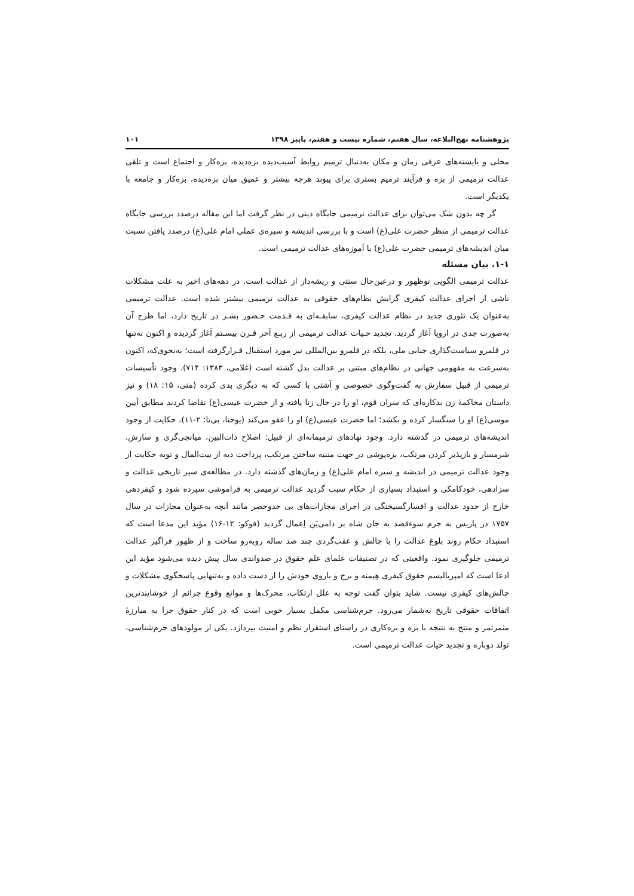پژوهشنامه نهج‌البلاغه، سال هفتم، شماره بیست و هفتم، پاییز ۱۳۹۸ ۱۰۱
محلی و بایسته‌های عرفی زمان و مکان به‌دنبال ترمیم روابط آسیب‌دیده بزه‌دیده، بزه‌کار و اجتماع است و تلقی عدالت ترمیمی از بزه و فرآیند ترمیم بستری برای پیوند هرچه بیشتر و عمیق میان بزه‌دیده، بزه‌کار و جامعه با یکدیگر است.
گر چه بدون شک می‌توان برای عدالت ترمیمی جایگاه دینی در نظر گرفت اما این مقاله درصدد بررسی جایگاه عدالت ترمیمی از منظر حضرت علی(ع) است و با بررسی اندیشه و سیره‌ی عملی امام علی(ع) درصدد یافتن نسبت میان اندیشه‌های ترمیمی حضرت علی(ع) با آموزه‌های عدالت ترمیمی است.
۱-۱. بیان مسئله
عدالت ترمیمی الگویی نوظهور و درعین‌حال سنتی و ریشه‌دار از عدالت است. در دهه‌های اخیر به علت مشکلات ناشی از اجرای عدالت کیفری گرایش نظام‌های حقوقی به عدالت ترمیمی بیشتر شده است. عدالت ترمیمی به‌عنوان یک تئوری جدید در نظام عدالت کیفری، سابقـه‌ای به قـدمت حـضور بشـر در تاریخ دارد، اما طرح آن به‌صورت جدی در اروپا آغاز گردید. تجدید حـیات عدالت ترمیمی از ربـع آخر قـرن بیسـتم آغاز گردیده و اکنون نه‌تنها در قلمرو سیاست‌گذاری جنایی ملی، بلکه در قلمرو بین‌المللی نیز مورد استقبال قـرارگرفته است؛ به‌نحوی‌که، اکنون به‌سرعت به مفهومی جهانی در نظام‌های مبتنی بر عدالت بدل گشته است (غلامی، ۱۳۸۳: ۷۱۴). وجود تأسیسات ترمیمی از قبیل سفارش به گفت‌وگوی خصوصی و آشتی با کسی که به دیگری بدی کرده (متی، ۱۵: ۱۸) و نیز داستان محاکمهٔ زن بدکاره‌ای که سران قوم، او را در حال زنا یافته و از حضرت عیسی(ع) تقاضا کردند مطابق آیین موسی(ع) او را سنگسار کرده و بکشد؛ اما حضرت عیسی(ع) او را عفو می‌کند (یوحنا، بی‌تا: ۲-۱۱)، حکایت از وجود اندیشه‌های ترمیمی در گذشته دارد. وجود نهادهای ترمیمانه‌ای از قبیل: اصلاح ذات‌البین، میانجی‌گری و سازش، شرمسار و بازپذیر کردن مرتکب، بزه‌پوشی در جهت متنبه ساختن مرتکب، پرداخت دیه از بیت‌المال و توبه حکایت از وجود عدالت ترمیمی در اندیشه و سیره امام علی(ع) و زمان‌های گذشته دارد. در مطالعه‌ی سیر تاریخی عدالت و سزادهی، خودکامکی و استبداد بسیاری از حکام سبب گردید عدالت ترمیمی به فراموشی سپرده شود و کیفردهی خارج از حدود عدالت و افسارگسیختگی در اجرای مجازات‌های بی حدوحصر مانند آنچه به‌عنوان مجازات در سال ۱۷۵۷ در پاریس به جرم سوءقصد به جان شاه بر دامی‌یَن اِعمال گردید (فوکو: ۱۲-۱۶) مؤید این مدعا است که استبداد حکام روند بلوغ عدالت را با چالش و عقب‌گردی چند صد ساله روبه‌رو ساخت و از ظهور فراگیر عدالت ترمیمی جلوگیری نمود. واقعیتی که در تصنیفات علمای علم حقوق در صدواندی سال پیش دیده می‌شود مؤید این ادعا است که امپریالیسم حقوق کیفری هِیمنه و برج و باروی خودش را از دست داده و به‌تنهایی پاسخگوی مشکلات و چالش‌های کیفری نیست. شاید بتوان گفت توجه به علل ارتکاب، محرک‌ها و موانع وقوع جرائم از خوشایندترین اتفاقات حقوقی تاریخ به‌شمار می‌رود. جرم‌شناسی مکمل بسیار خوبی است که در کنار حقوق جزا به مبارزهٔ مثمرثمر و منتج به نتیجه با بزه و بزه‌کاری در راستای استقرار نظم و امنیت بپردازد. یکی از مولودهای جرم‌شناسی، تولد دوباره و تجدید حیات عدالت ترمیمی است.